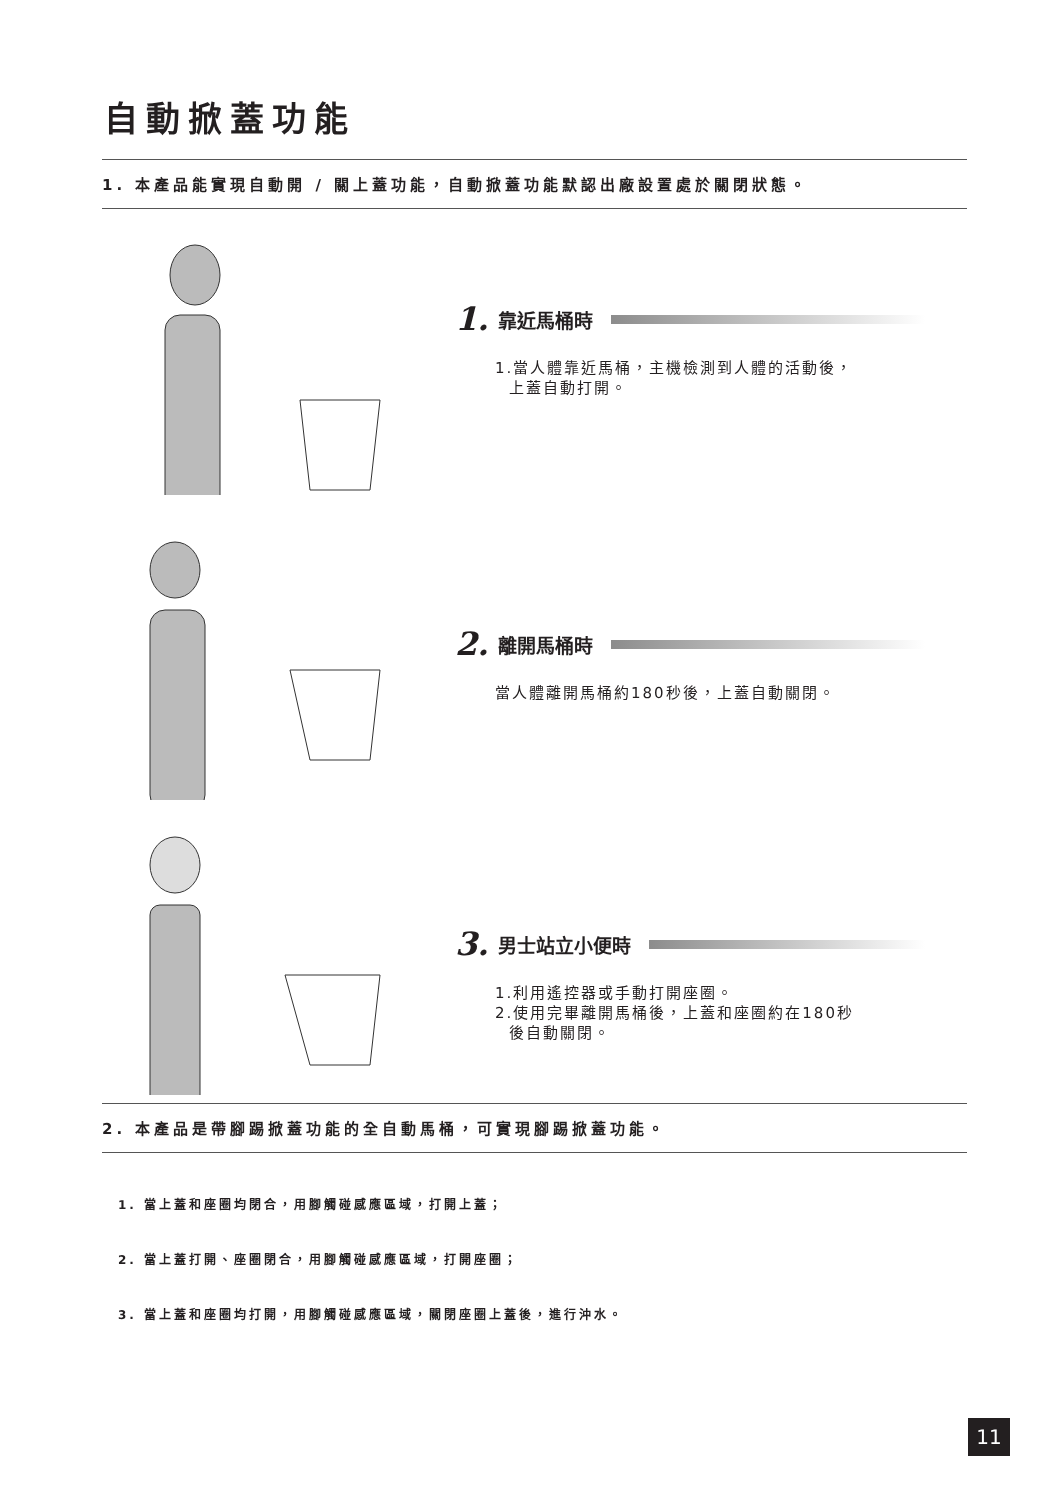自動掀蓋功能
1. 本產品能實現自動開 / 關上蓋功能，自動掀蓋功能默認出廠設置處於關閉狀態。
1. 靠近馬桶時
1.當人體靠近馬桶，主機檢測到人體的活動後，
上蓋自動打開。
2. 離開馬桶時
當人體離開馬桶約180秒後，上蓋自動關閉。
3. 男士站立小便時
1.利用遙控器或手動打開座圈。
2.使用完畢離開馬桶後，上蓋和座圈約在180秒
後自動關閉。
2. 本產品是帶腳踢掀蓋功能的全自動馬桶，可實現腳踢掀蓋功能。
1. 當上蓋和座圈均閉合，用腳觸碰感應區域，打開上蓋；
2. 當上蓋打開、座圈閉合，用腳觸碰感應區域，打開座圈；
3. 當上蓋和座圈均打開，用腳觸碰感應區域，關閉座圈上蓋後，進行沖水。
11